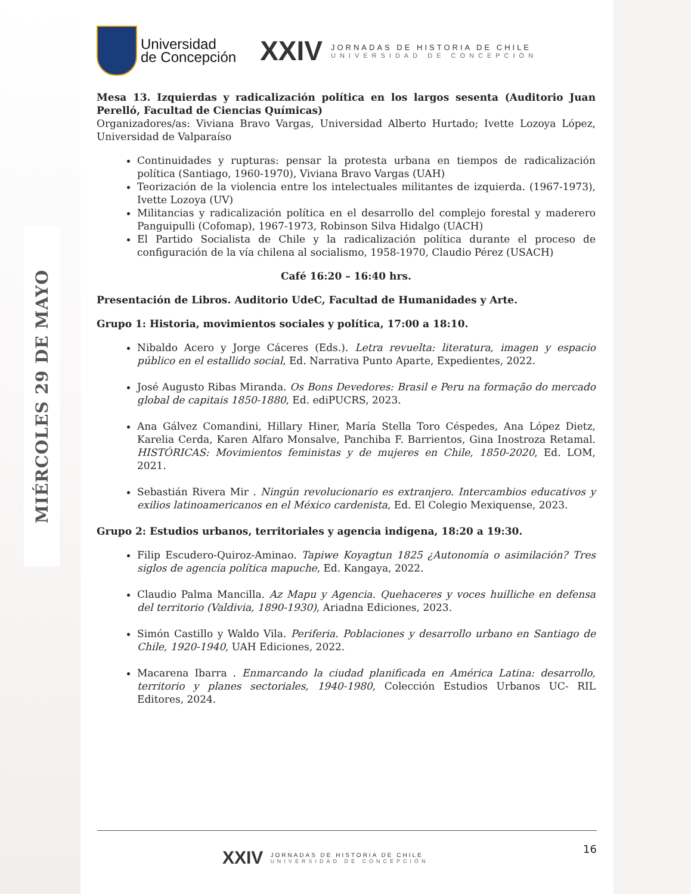MIÉRCOLES 29 DE MAYO
Universidad
de Concepción
XXIV
JORNADAS DE HISTORIA DE CHILE
UNIVERSIDAD DE CONCEPCIÓN
Mesa 13. Izquierdas y radicalización política en los largos sesenta (Auditorio Juan Perelló, Facultad de Ciencias Químicas)
Organizadores/as: Viviana Bravo Vargas, Universidad Alberto Hurtado; Ivette Lozoya López, Universidad de Valparaíso
Continuidades y rupturas: pensar la protesta urbana en tiempos de radicalización política (Santiago, 1960-1970), Viviana Bravo Vargas (UAH)
Teorización de la violencia entre los intelectuales militantes de izquierda. (1967-1973), Ivette Lozoya (UV)
Militancias y radicalización política en el desarrollo del complejo forestal y maderero Panguipulli (Cofomap), 1967-1973, Robinson Silva Hidalgo (UACH)
El Partido Socialista de Chile y la radicalización política durante el proceso de configuración de la vía chilena al socialismo, 1958-1970, Claudio Pérez (USACH)
Café 16:20 – 16:40 hrs.
Presentación de Libros. Auditorio UdeC, Facultad de Humanidades y Arte.
Grupo 1: Historia, movimientos sociales y política, 17:00 a 18:10.
Nibaldo Acero y Jorge Cáceres (Eds.). Letra revuelta: literatura, imagen y espacio público en el estallido social, Ed. Narrativa Punto Aparte, Expedientes, 2022.
José Augusto Ribas Miranda. Os Bons Devedores: Brasil e Peru na formação do mercado global de capitais 1850-1880, Ed. ediPUCRS, 2023.
Ana Gálvez Comandini, Hillary Hiner, María Stella Toro Céspedes, Ana López Dietz, Karelia Cerda, Karen Alfaro Monsalve, Panchiba F. Barrientos, Gina Inostroza Retamal. HISTÓRICAS: Movimientos feministas y de mujeres en Chile, 1850-2020, Ed. LOM, 2021.
Sebastián Rivera Mir . Ningún revolucionario es extranjero. Intercambios educativos y exilios latinoamericanos en el México cardenista, Ed. El Colegio Mexiquense, 2023.
Grupo 2: Estudios urbanos, territoriales y agencia indígena, 18:20 a 19:30.
Filip Escudero-Quiroz-Aminao. Tapiwe Koyagtun 1825 ¿Autonomía o asimilación? Tres siglos de agencia política mapuche, Ed. Kangaya, 2022.
Claudio Palma Mancilla. Az Mapu y Agencia. Quehaceres y voces huilliche en defensa del territorio (Valdivia, 1890-1930), Ariadna Ediciones, 2023.
Simón Castillo y Waldo Vila. Periferia. Poblaciones y desarrollo urbano en Santiago de Chile, 1920-1940, UAH Ediciones, 2022.
Macarena Ibarra . Enmarcando la ciudad planificada en América Latina: desarrollo, territorio y planes sectoriales, 1940-1980, Colección Estudios Urbanos UC- RIL Editores, 2024.
16
XXIV
JORNADAS DE HISTORIA DE CHILE
UNIVERSIDAD DE CONCEPCIÓN